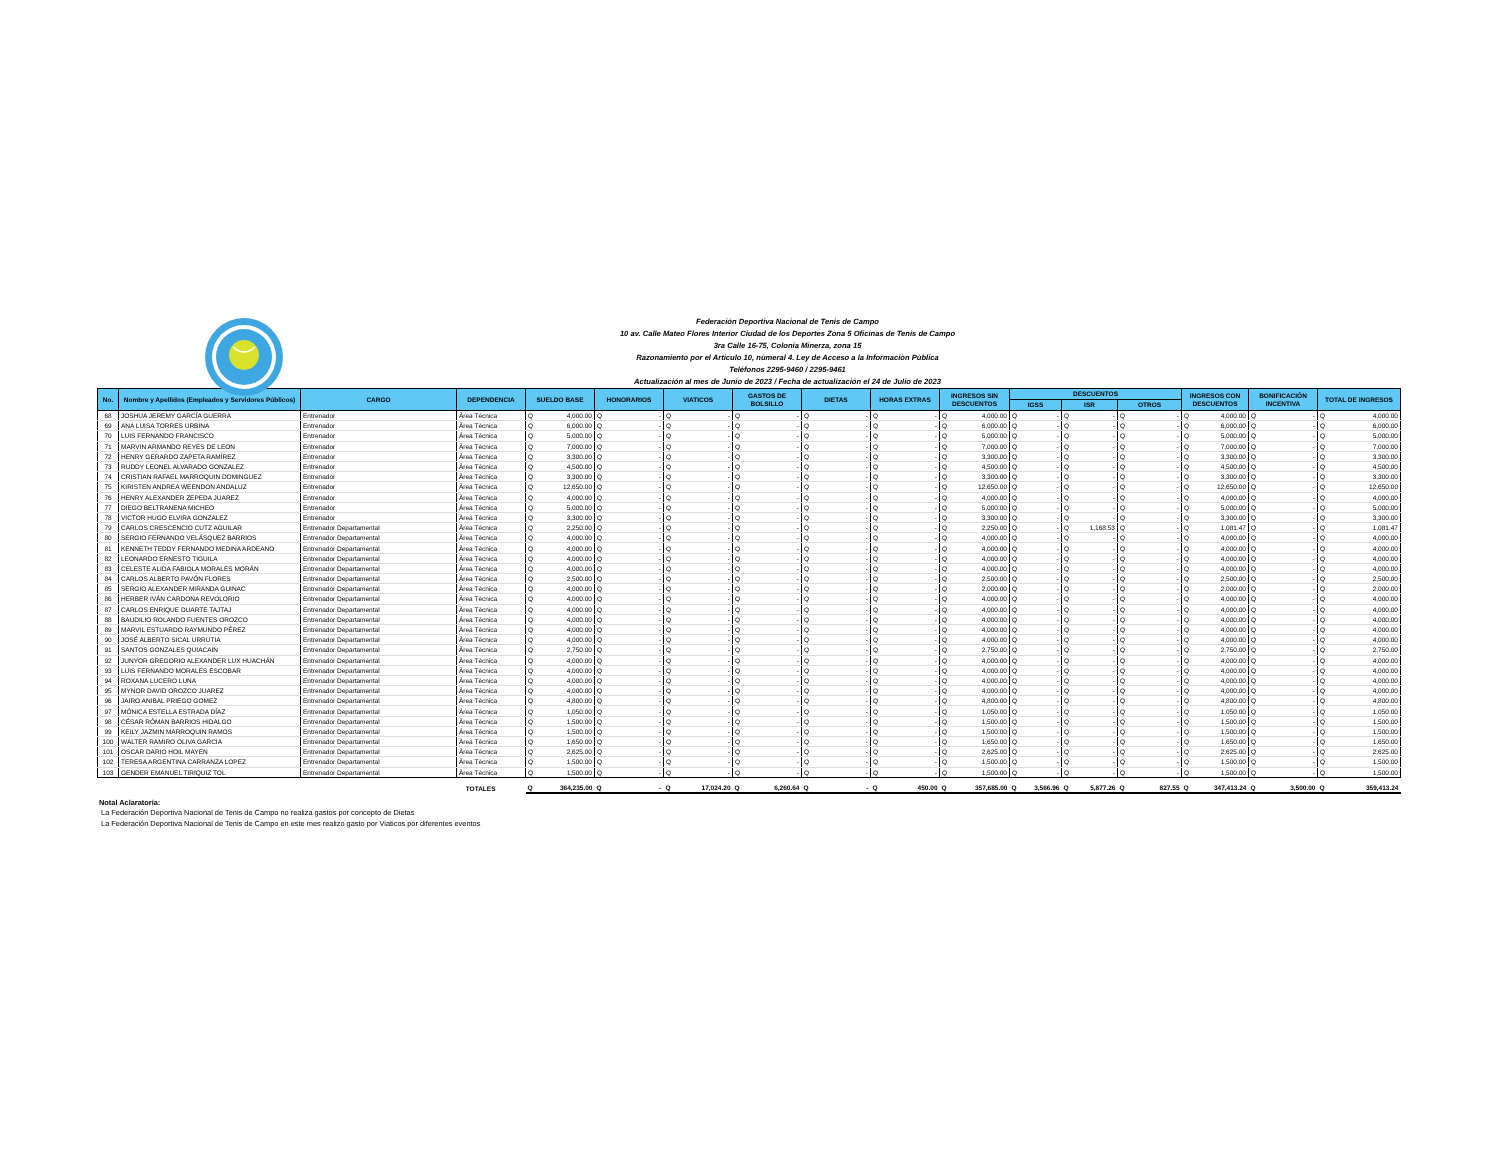Federación Deportiva Nacional de Tenis de Campo
10 av. Calle Mateo Flores Interior Ciudad de los Deportes Zona 5 Oficinas de Tenis de Campo
3ra Calle 16-75, Colonia Minerza, zona 15
Razonamiento por el Articulo 10, nùmeral 4. Ley de Acceso a la Informaciòn Pùblica
Teléfonos 2295-9460 / 2295-9461
Actualización al mes de Junio de 2023 / Fecha de actualización el 24 de Julio de 2023
| No. | Nombre y Apellidos (Empleados y Servidores Públicos) | CARGO | DEPENDENCIA | SUELDO BASE | HONORARIOS | VIATICOS | GASTOS DE BOLSILLO | DIETAS | HORAS EXTRAS | INGRESOS SIN DESCUENTOS | DESCUENTOS | | | INGRESOS CON DESCUENTOS | BONIFICACIÓN INCENTIVA | TOTAL DE INGRESOS |
| --- | --- | --- | --- | --- | --- | --- | --- | --- | --- | --- | --- | --- | --- | --- | --- | --- |
| | | | | | | | | | | | IGSS | ISR | OTROS | | | |
| 68 | JOSHUA JEREMY GARCÍA GUERRA | Entrenador | Àrea Tècnica | Q 4,000.00 | Q - | Q - | Q - | Q - | Q - | Q 4,000.00 | Q - | Q - | Q - | Q 4,000.00 | Q - | Q 4,000.00 |
| 69 | ANA LUISA TORRES URBINA | Entrenador | Àrea Tècnica | Q 6,000.00 | Q - | Q - | Q - | Q - | Q - | Q 6,000.00 | Q - | Q - | Q - | Q 6,000.00 | Q - | Q 6,000.00 |
| 70 | LUIS FERNANDO FRANCISCO | Entrenador | Àrea Tècnica | Q 5,000.00 | Q - | Q - | Q - | Q - | Q - | Q 5,000.00 | Q - | Q - | Q - | Q 5,000.00 | Q - | Q 5,000.00 |
| 71 | MARVIN ARMANDO REYES DE LEON | Entrenador | Àrea Tècnica | Q 7,000.00 | Q - | Q - | Q - | Q - | Q - | Q 7,000.00 | Q - | Q - | Q - | Q 7,000.00 | Q - | Q 7,000.00 |
| 72 | HENRY GERARDO ZAPETA RAMÍREZ | Entrenador | Àrea Tècnica | Q 3,300.00 | Q - | Q - | Q - | Q - | Q - | Q 3,300.00 | Q - | Q - | Q - | Q 3,300.00 | Q - | Q 3,300.00 |
| 73 | RUDDY LEONEL ALVARADO GONZALEZ | Entrenador | Àrea Tècnica | Q 4,500.00 | Q - | Q - | Q - | Q - | Q - | Q 4,500.00 | Q - | Q - | Q - | Q 4,500.00 | Q - | Q 4,500.00 |
| 74 | CRISTIAN RAFAEL MARROQUIN DOMINGUEZ | Entrenador | Àrea Tècnica | Q 3,300.00 | Q - | Q - | Q - | Q - | Q - | Q 3,300.00 | Q - | Q - | Q - | Q 3,300.00 | Q - | Q 3,300.00 |
| 75 | KIRISTEN ANDREA WEENDON ANDALUZ | Entrenador | Àrea Tècnica | Q 12,650.00 | Q - | Q - | Q - | Q - | Q - | Q 12,650.00 | Q - | Q - | Q - | Q 12,650.00 | Q - | Q 12,650.00 |
| 76 | HENRY ALEXANDER ZEPEDA JUAREZ | Entrenador | Àrea Tècnica | Q 4,000.00 | Q - | Q - | Q - | Q - | Q - | Q 4,000.00 | Q - | Q - | Q - | Q 4,000.00 | Q - | Q 4,000.00 |
| 77 | DIEGO BELTRANENA MICHEO | Entrenador | Àrea Tècnica | Q 5,000.00 | Q - | Q - | Q - | Q - | Q - | Q 5,000.00 | Q - | Q - | Q - | Q 5,000.00 | Q - | Q 5,000.00 |
| 78 | VICTOR HUGO ELVIRA GONZALEZ | Entrenador | Àrea Tècnica | Q 3,300.00 | Q - | Q - | Q - | Q - | Q - | Q 3,300.00 | Q - | Q - | Q - | Q 3,300.00 | Q - | Q 3,300.00 |
| 79 | CARLOS CRESCENCIO CUTZ AGUILAR | Entrenador Departamental | Àrea Tècnica | Q 2,250.00 | Q - | Q - | Q - | Q - | Q - | Q 2,250.00 | Q - | Q 1,168.53 | Q - | Q 1,081.47 | Q - | Q 1,081.47 |
| 80 | SERGIO FERNANDO VELÁSQUEZ BARRIOS | Entrenador Departamental | Àrea Tècnica | Q 4,000.00 | Q - | Q - | Q - | Q - | Q - | Q 4,000.00 | Q - | Q - | Q - | Q 4,000.00 | Q - | Q 4,000.00 |
| 81 | KENNETH TEDDY FERNANDO MEDINA ARDEANO | Entrenador Departamental | Àrea Tècnica | Q 4,000.00 | Q - | Q - | Q - | Q - | Q - | Q 4,000.00 | Q - | Q - | Q - | Q 4,000.00 | Q - | Q 4,000.00 |
| 82 | LEONARDO ERNESTO TIGUILA | Entrenador Departamental | Àrea Tècnica | Q 4,000.00 | Q - | Q - | Q - | Q - | Q - | Q 4,000.00 | Q - | Q - | Q - | Q 4,000.00 | Q - | Q 4,000.00 |
| 83 | CELESTE ALIDA FABIOLA MORALES MORÁN | Entrenador Departamental | Àrea Tècnica | Q 4,000.00 | Q - | Q - | Q - | Q - | Q - | Q 4,000.00 | Q - | Q - | Q - | Q 4,000.00 | Q - | Q 4,000.00 |
| 84 | CARLOS ALBERTO PAVÓN FLORES | Entrenador Departamental | Àrea Tècnica | Q 2,500.00 | Q - | Q - | Q - | Q - | Q - | Q 2,500.00 | Q - | Q - | Q - | Q 2,500.00 | Q - | Q 2,500.00 |
| 85 | SERGIO ALEXANDER MIRANDA GUINAC | Entrenador Departamental | Àrea Tècnica | Q 4,000.00 | Q - | Q - | Q - | Q - | Q - | Q 2,000.00 | Q - | Q - | Q - | Q 2,000.00 | Q - | Q 2,000.00 |
| 86 | HERBER IVÁN CARDONA REVOLORIO | Entrenador Departamental | Àrea Tècnica | Q 4,000.00 | Q - | Q - | Q - | Q - | Q - | Q 4,000.00 | Q - | Q - | Q - | Q 4,000.00 | Q - | Q 4,000.00 |
| 87 | CARLOS ENRIQUE DUARTE TAJTAJ | Entrenador Departamental | Àrea Tècnica | Q 4,000.00 | Q - | Q - | Q - | Q - | Q - | Q 4,000.00 | Q - | Q - | Q - | Q 4,000.00 | Q - | Q 4,000.00 |
| 88 | BAUDILIO ROLANDO FUENTES OROZCO | Entrenador Departamental | Àrea Tècnica | Q 4,000.00 | Q - | Q - | Q - | Q - | Q - | Q 4,000.00 | Q - | Q - | Q - | Q 4,000.00 | Q - | Q 4,000.00 |
| 89 | MARVIL ESTUARDO RAYMUNDO PÉREZ | Entrenador Departamental | Àrea Tècnica | Q 4,000.00 | Q - | Q - | Q - | Q - | Q - | Q 4,000.00 | Q - | Q - | Q - | Q 4,000.00 | Q - | Q 4,000.00 |
| 90 | JOSÉ ALBERTO SICAL URRUTIA | Entrenador Departamental | Àrea Tècnica | Q 4,000.00 | Q - | Q - | Q - | Q - | Q - | Q 4,000.00 | Q - | Q - | Q - | Q 4,000.00 | Q - | Q 4,000.00 |
| 91 | SANTOS GONZALES QUIACAIN | Entrenador Departamental | Àrea Tècnica | Q 2,750.00 | Q - | Q - | Q - | Q - | Q - | Q 2,750.00 | Q - | Q - | Q - | Q 2,750.00 | Q - | Q 2,750.00 |
| 92 | JUNYOR GREGORIO ALEXANDER LUX HUACHÁN | Entrenador Departamental | Àrea Tècnica | Q 4,000.00 | Q - | Q - | Q - | Q - | Q - | Q 4,000.00 | Q - | Q - | Q - | Q 4,000.00 | Q - | Q 4,000.00 |
| 93 | LUIS FERNANDO MORALES ESCOBAR | Entrenador Departamental | Àrea Tècnica | Q 4,000.00 | Q - | Q - | Q - | Q - | Q - | Q 4,000.00 | Q - | Q - | Q - | Q 4,000.00 | Q - | Q 4,000.00 |
| 94 | ROXANA LUCERO LUNA | Entrenador Departamental | Àrea Tècnica | Q 4,000.00 | Q - | Q - | Q - | Q - | Q - | Q 4,000.00 | Q - | Q - | Q - | Q 4,000.00 | Q - | Q 4,000.00 |
| 95 | MYNOR DAVID OROZCO JUAREZ | Entrenador Departamental | Àrea Tècnica | Q 4,000.00 | Q - | Q - | Q - | Q - | Q - | Q 4,000.00 | Q - | Q - | Q - | Q 4,000.00 | Q - | Q 4,000.00 |
| 96 | JAIRO ANIBAL PRIEGO GOMEZ | Entrenador Departamental | Àrea Tècnica | Q 4,800.00 | Q - | Q - | Q - | Q - | Q - | Q 4,800.00 | Q - | Q - | Q - | Q 4,800.00 | Q - | Q 4,800.00 |
| 97 | MÓNICA ESTELLA ESTRADA DÍAZ | Entrenador Departamental | Àrea Tècnica | Q 1,050.00 | Q - | Q - | Q - | Q - | Q - | Q 1,050.00 | Q - | Q - | Q - | Q 1,050.00 | Q - | Q 1,050.00 |
| 98 | CÉSAR RÓMAN BARRIOS HIDALGO | Entrenador Departamental | Àrea Tècnica | Q 1,500.00 | Q - | Q - | Q - | Q - | Q - | Q 1,500.00 | Q - | Q - | Q - | Q 1,500.00 | Q - | Q 1,500.00 |
| 99 | KEILY JAZMIN MARROQUIN RAMOS | Entrenador Departamental | Àrea Tècnica | Q 1,500.00 | Q - | Q - | Q - | Q - | Q - | Q 1,500.00 | Q - | Q - | Q - | Q 1,500.00 | Q - | Q 1,500.00 |
| 100 | WALTER RAMIRO OLIVA GARCIA | Entrenador Departamental | Àrea Tècnica | Q 1,650.00 | Q - | Q - | Q - | Q - | Q - | Q 1,650.00 | Q - | Q - | Q - | Q 1,650.00 | Q - | Q 1,650.00 |
| 101 | OSCAR DARIO HOIL MAYEN | Entrenador Departamental | Àrea Tècnica | Q 2,625.00 | Q - | Q - | Q - | Q - | Q - | Q 2,625.00 | Q - | Q - | Q - | Q 2,625.00 | Q - | Q 2,625.00 |
| 102 | TERESA ARGENTINA CARRANZA LOPEZ | Entrenador Departamental | Àrea Tècnica | Q 1,500.00 | Q - | Q - | Q - | Q - | Q - | Q 1,500.00 | Q - | Q - | Q - | Q 1,500.00 | Q - | Q 1,500.00 |
| 103 | GENDER EMANUEL TIRIQUIZ TOL | Entrenador Departamental | Àrea Tècnica | Q 1,500.00 | Q - | Q - | Q - | Q - | Q - | Q 1,500.00 | Q - | Q - | Q - | Q 1,500.00 | Q - | Q 1,500.00 |
| TOTALES | | | | Q 364,235.00 | Q - | Q 17,024.20 | Q 6,260.64 | Q - | Q 450.00 | Q 357,685.00 | Q 3,566.96 | Q 5,877.26 | Q 827.55 | Q 347,413.24 | Q 3,500.00 | Q 359,413.24 |
Notal Aclaratoria:
La Federación Deportiva Nacional de Tenis de Campo no realiza gastos por concepto de Dietas
La Federación Deportiva Nacional de Tenis de Campo en este mes realizo gasto por Viaticos por diferentes eventos